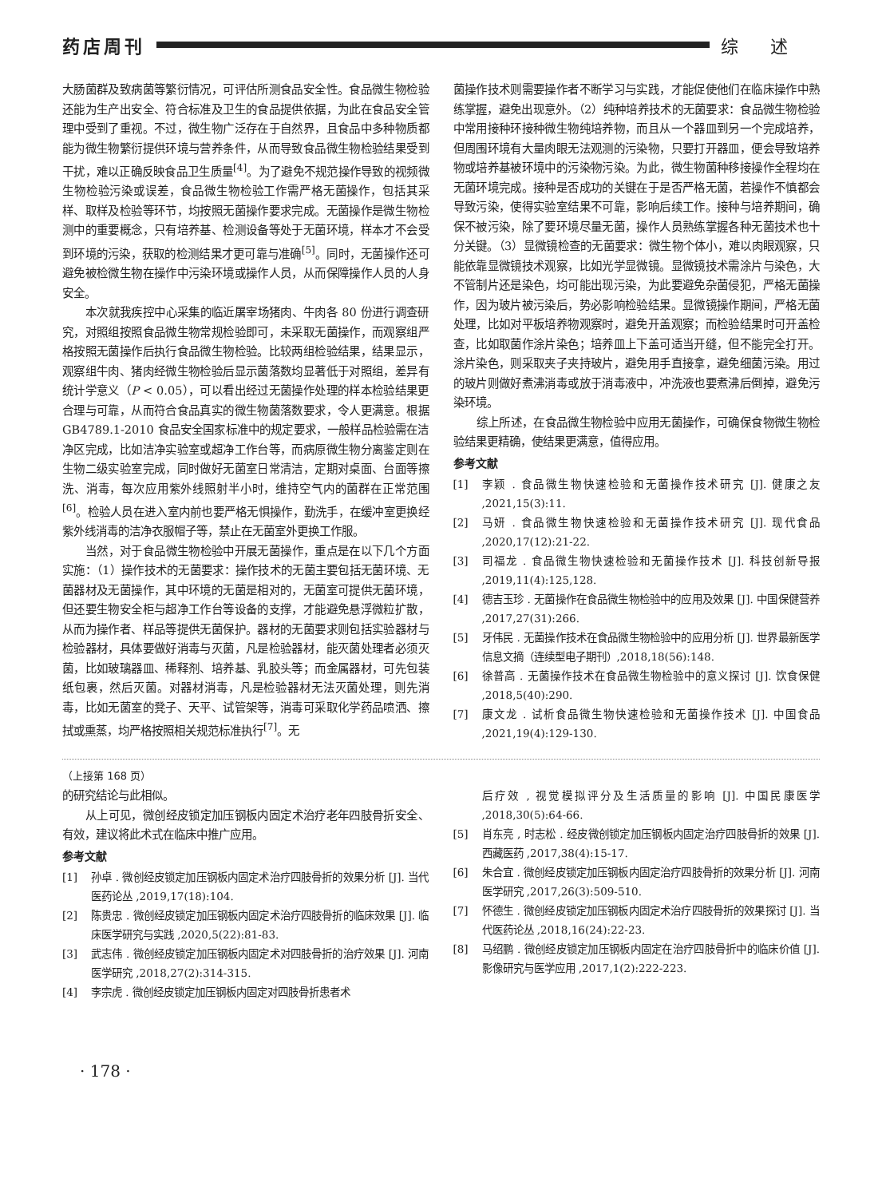药店周刊 综述
大肠菌群及致病菌等繁衍情况，可评估所测食品安全性。食品微生物检验还能为生产出安全、符合标准及卫生的食品提供依据，为此在食品安全管理中受到了重视。不过，微生物广泛存在于自然界，且食品中多种物质都能为微生物繁衍提供环境与营养条件，从而导致食品微生物检验结果受到干扰，难以正确反映食品卫生质量<sup>[4]</sup>。为了避免不规范操作导致的视频微生物检验污染或误差，食品微生物检验工作需严格无菌操作，包括其采样、取样及检验等环节，均按照无菌操作要求完成。无菌操作是微生物检测中的重要概念，只有培养基、检测设备等处于无菌环境，样本才不会受到环境的污染，获取的检测结果才更可靠与准确<sup>[5]</sup>。同时，无菌操作还可避免被检微生物在操作中污染环境或操作人员，从而保障操作人员的人身安全。
本次就我疾控中心采集的临近屠宰场猪肉、牛肉各 80 份进行调查研究，对照组按照食品微生物常规检验即可，未采取无菌操作，而观察组严格按照无菌操作后执行食品微生物检验。比较两组检验结果，结果显示，观察组牛肉、猪肉经微生物检验后显示菌落数均显著低于对照组，差异有统计学意义（P < 0.05），可以看出经过无菌操作处理的样本检验结果更合理与可靠，从而符合食品真实的微生物菌落数要求，令人更满意。根据 GB4789.1-2010 食品安全国家标准中的规定要求，一般样品检验需在洁净区完成，比如洁净实验室或超净工作台等，而病原微生物分离鉴定则在生物二级实验室完成，同时做好无菌室日常清洁，定期对桌面、台面等擦洗、消毒，每次应用紫外线照射半小时，维持空气内的菌群在正常范围<sup>[6]</sup>。检验人员在进入室内前也要严格无惧操作，勤洗手，在缓冲室更换经紫外线消毒的洁净衣服帽子等，禁止在无菌室外更换工作服。
当然，对于食品微生物检验中开展无菌操作，重点是在以下几个方面实施：（1）操作技术的无菌要求：操作技术的无菌主要包括无菌环境、无菌器材及无菌操作，其中环境的无菌是相对的，无菌室可提供无菌环境，但还要生物安全柜与超净工作台等设备的支撑，才能避免悬浮微粒扩散，从而为操作者、样品等提供无菌保护。器材的无菌要求则包括实验器材与检验器材，具体要做好消毒与灭菌，凡是检验器材，能灭菌处理者必须灭菌，比如玻璃器皿、稀释剂、培养基、乳胶头等；而金属器材，可先包装纸包裹，然后灭菌。对器材消毒，凡是检验器材无法灭菌处理，则先消毒，比如无菌室的凳子、天平、试管架等，消毒可采取化学药品喷洒、擦拭或熏蒸，均严格按照相关规范标准执行<sup>[7]</sup>。无
菌操作技术则需要操作者不断学习与实践，才能促使他们在临床操作中熟练掌握，避免出现意外。（2）纯种培养技术的无菌要求：食品微生物检验中常用接种环接种微生物纯培养物，而且从一个器皿到另一个完成培养，但周围环境有大量肉眼无法观测的污染物，只要打开器皿，便会导致培养物或培养基被环境中的污染物污染。为此，微生物菌种移接操作全程均在无菌环境完成。接种是否成功的关键在于是否严格无菌，若操作不慎都会导致污染，使得实验室结果不可靠，影响后续工作。接种与培养期间，确保不被污染，除了要环境尽量无菌，操作人员熟练掌握各种无菌技术也十分关键。（3）显微镜检查的无菌要求：微生物个体小，难以肉眼观察，只能依靠显微镜技术观察，比如光学显微镜。显微镜技术需涂片与染色，大不管制片还是染色，均可能出现污染，为此要避免杂菌侵犯，严格无菌操作，因为玻片被污染后，势必影响检验结果。显微镜操作期间，严格无菌处理，比如对平板培养物观察时，避免开盖观察；而检验结果时可开盖检查，比如取菌作涂片染色；培养皿上下盖可适当开缝，但不能完全打开。涂片染色，则采取夹子夹持玻片，避免用手直接拿，避免细菌污染。用过的玻片则做好煮沸消毒或放于消毒液中，冲洗液也要煮沸后倒掉，避免污染环境。
综上所述，在食品微生物检验中应用无菌操作，可确保食物微生物检验结果更精确，使结果更满意，值得应用。
参考文献
[1] 李颖 . 食品微生物快速检验和无菌操作技术研究 [J]. 健康之友 ,2021,15(3):11.
[2] 马妍 . 食品微生物快速检验和无菌操作技术研究 [J]. 现代食品 ,2020,17(12):21-22.
[3] 司福龙 . 食品微生物快速检验和无菌操作技术 [J]. 科技创新导报 ,2019,11(4):125,128.
[4] 德吉玉珍 . 无菌操作在食品微生物检验中的应用及效果 [J]. 中国保健营养 ,2017,27(31):266.
[5] 牙伟民 . 无菌操作技术在食品微生物检验中的应用分析 [J]. 世界最新医学信息文摘（连续型电子期刊）,2018,18(56):148.
[6] 徐普高 . 无菌操作技术在食品微生物检验中的意义探讨 [J]. 饮食保健 ,2018,5(40):290.
[7] 康文龙 . 试析食品微生物快速检验和无菌操作技术 [J]. 中国食品 ,2021,19(4):129-130.
（上接第 168 页）
的研究结论与此相似。
从上可见，微创经皮锁定加压钢板内固定术治疗老年四肢骨折安全、有效，建议将此术式在临床中推广应用。
参考文献
[1] 孙卓 . 微创经皮锁定加压钢板内固定术治疗四肢骨折的效果分析 [J]. 当代医药论丛 ,2019,17(18):104.
[2] 陈贵忠 . 微创经皮锁定加压钢板内固定术治疗四肢骨折的临床效果 [J]. 临床医学研究与实践 ,2020,5(22):81-83.
[3] 武志伟 . 微创经皮锁定加压钢板内固定术对四肢骨折的治疗效果 [J]. 河南医学研究 ,2018,27(2):314-315.
[4] 李宗虎 . 微创经皮锁定加压钢板内固定对四肢骨折患者术
后疗效 , 视觉模拟评分及生活质量的影响 [J]. 中国民康医学 ,2018,30(5):64-66.
[5] 肖东亮 , 时志松 . 经皮微创锁定加压钢板内固定治疗四肢骨折的效果 [J]. 西藏医药 ,2017,38(4):15-17.
[6] 朱合宜 . 微创经皮锁定加压钢板内固定治疗四肢骨折的效果分析 [J]. 河南医学研究 ,2017,26(3):509-510.
[7] 怀德生 . 微创经皮锁定加压钢板内固定术治疗四肢骨折的效果探讨 [J]. 当代医药论丛 ,2018,16(24):22-23.
[8] 马绍鹏 . 微创经皮锁定加压钢板内固定在治疗四肢骨折中的临床价值 [J]. 影像研究与医学应用 ,2017,1(2):222-223.
· 178 ·